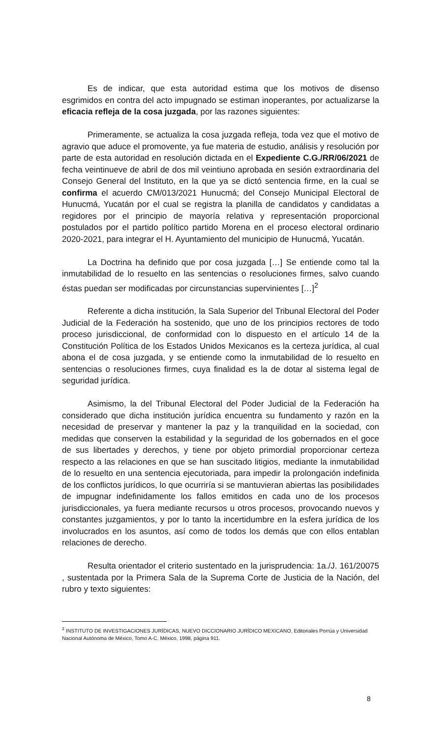Es de indicar, que esta autoridad estima que los motivos de disenso esgrimidos en contra del acto impugnado se estiman inoperantes, por actualizarse la eficacia refleja de la cosa juzgada, por las razones siguientes:
Primeramente, se actualiza la cosa juzgada refleja, toda vez que el motivo de agravio que aduce el promovente, ya fue materia de estudio, análisis y resolución por parte de esta autoridad en resolución dictada en el Expediente C.G./RR/06/2021 de fecha veintinueve de abril de dos mil veintiuno aprobada en sesión extraordinaria del Consejo General del Instituto, en la que ya se dictó sentencia firme, en la cual se confirma el acuerdo CM/013/2021 Hunucmá; del Consejo Municipal Electoral de Hunucmá, Yucatán por el cual se registra la planilla de candidatos y candidatas a regidores por el principio de mayoría relativa y representación proporcional postulados por el partido político partido Morena en el proceso electoral ordinario 2020-2021, para integrar el H. Ayuntamiento del municipio de Hunucmá, Yucatán.
La Doctrina ha definido que por cosa juzgada […] Se entiende como tal la inmutabilidad de lo resuelto en las sentencias o resoluciones firmes, salvo cuando éstas puedan ser modificadas por circunstancias supervinientes […]<sup>2</sup>
Referente a dicha institución, la Sala Superior del Tribunal Electoral del Poder Judicial de la Federación ha sostenido, que uno de los principios rectores de todo proceso jurisdiccional, de conformidad con lo dispuesto en el artículo 14 de la Constitución Política de los Estados Unidos Mexicanos es la certeza jurídica, al cual abona el de cosa juzgada, y se entiende como la inmutabilidad de lo resuelto en sentencias o resoluciones firmes, cuya finalidad es la de dotar al sistema legal de seguridad jurídica.
Asimismo, la del Tribunal Electoral del Poder Judicial de la Federación ha considerado que dicha institución jurídica encuentra su fundamento y razón en la necesidad de preservar y mantener la paz y la tranquilidad en la sociedad, con medidas que conserven la estabilidad y la seguridad de los gobernados en el goce de sus libertades y derechos, y tiene por objeto primordial proporcionar certeza respecto a las relaciones en que se han suscitado litigios, mediante la inmutabilidad de lo resuelto en una sentencia ejecutoriada, para impedir la prolongación indefinida de los conflictos jurídicos, lo que ocurriría si se mantuvieran abiertas las posibilidades de impugnar indefinidamente los fallos emitidos en cada uno de los procesos jurisdiccionales, ya fuera mediante recursos u otros procesos, provocando nuevos y constantes juzgamientos, y por lo tanto la incertidumbre en la esfera jurídica de los involucrados en los asuntos, así como de todos los demás que con ellos entablan relaciones de derecho.
Resulta orientador el criterio sustentado en la jurisprudencia: 1a./J. 161/20075 , sustentada por la Primera Sala de la Suprema Corte de Justicia de la Nación, del rubro y texto siguientes:
<sup>2</sup> INSTITUTO DE INVESTIGACIONES JURÍDICAS, NUEVO DICCIONARIO JURÍDICO MEXICANO, Editoriales Porrúa y Universidad Nacional Autónoma de México, Tomo A-C, México, 1998, página 911.
8